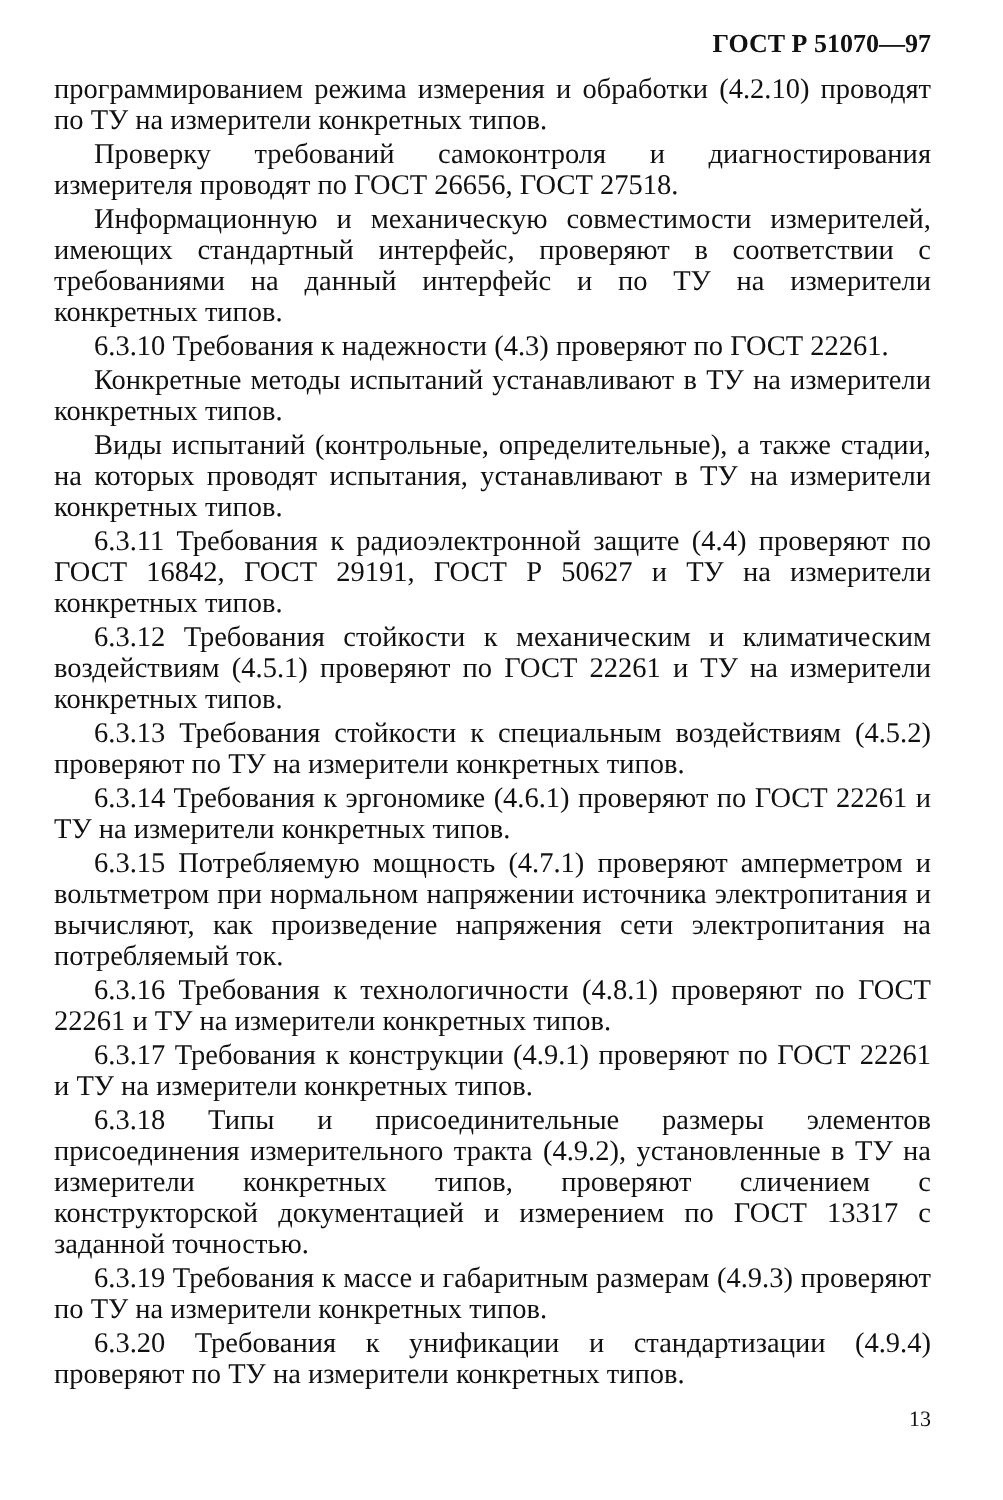ГОСТ Р 51070—97
программированием режима измерения и обработки (4.2.10) проводят по ТУ на измерители конкретных типов.
Проверку требований самоконтроля и диагностирования измерителя проводят по ГОСТ 26656, ГОСТ 27518.
Информационную и механическую совместимости измерителей, имеющих стандартный интерфейс, проверяют в соответствии с требованиями на данный интерфейс и по ТУ на измерители конкретных типов.
6.3.10 Требования к надежности (4.3) проверяют по ГОСТ 22261.
Конкретные методы испытаний устанавливают в ТУ на измерители конкретных типов.
Виды испытаний (контрольные, определительные), а также стадии, на которых проводят испытания, устанавливают в ТУ на измерители конкретных типов.
6.3.11 Требования к радиоэлектронной защите (4.4) проверяют по ГОСТ 16842, ГОСТ 29191, ГОСТ Р 50627 и ТУ на измерители конкретных типов.
6.3.12 Требования стойкости к механическим и климатическим воздействиям (4.5.1) проверяют по ГОСТ 22261 и ТУ на измерители конкретных типов.
6.3.13 Требования стойкости к специальным воздействиям (4.5.2) проверяют по ТУ на измерители конкретных типов.
6.3.14 Требования к эргономике (4.6.1) проверяют по ГОСТ 22261 и ТУ на измерители конкретных типов.
6.3.15 Потребляемую мощность (4.7.1) проверяют амперметром и вольтметром при нормальном напряжении источника электропитания и вычисляют, как произведение напряжения сети электропитания на потребляемый ток.
6.3.16 Требования к технологичности (4.8.1) проверяют по ГОСТ 22261 и ТУ на измерители конкретных типов.
6.3.17 Требования к конструкции (4.9.1) проверяют по ГОСТ 22261 и ТУ на измерители конкретных типов.
6.3.18 Типы и присоединительные размеры элементов присоединения измерительного тракта (4.9.2), установленные в ТУ на измерители конкретных типов, проверяют сличением с конструкторской документацией и измерением по ГОСТ 13317 с заданной точностью.
6.3.19 Требования к массе и габаритным размерам (4.9.3) проверяют по ТУ на измерители конкретных типов.
6.3.20 Требования к унификации и стандартизации (4.9.4) проверяют по ТУ на измерители конкретных типов.
13